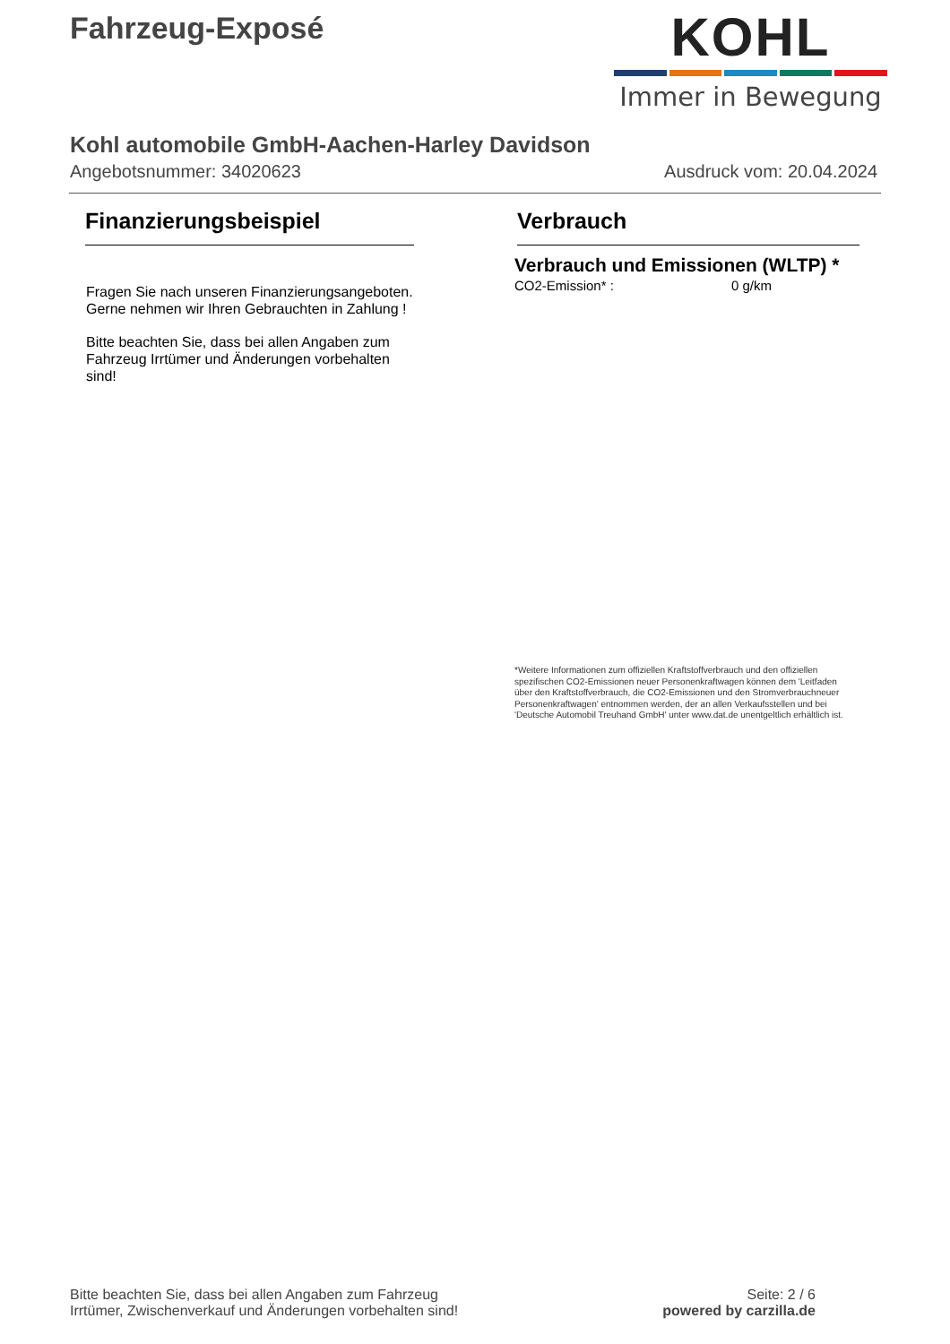Fahrzeug-Exposé
KOHL
Immer in Bewegung
Kohl automobile GmbH-Aachen-Harley Davidson
Angebotsnummer: 34020623 Ausdruck vom: 20.04.2024
Finanzierungsbeispiel
Fragen Sie nach unseren Finanzierungsangeboten.
Gerne nehmen wir Ihren Gebrauchten in Zahlung !
Bitte beachten Sie, dass bei allen Angaben zum Fahrzeug Irrtümer und Änderungen vorbehalten sind!
Verbrauch
Verbrauch und Emissionen (WLTP) *
CO2-Emission* : 0 g/km
*Weitere Informationen zum offiziellen Kraftstoffverbrauch und den offiziellen spezifischen CO2-Emissionen neuer Personenkraftwagen können dem 'Leitfaden über den Kraftstoffverbrauch, die CO2-Emissionen und den Stromverbrauchneuer Personenkraftwagen' entnommen werden, der an allen Verkaufsstellen und bei 'Deutsche Automobil Treuhand GmbH' unter www.dat.de unentgeltlich erhältlich ist.
Bitte beachten Sie, dass bei allen Angaben zum Fahrzeug
Irrtümer, Zwischenverkauf und Änderungen vorbehalten sind!
Seite: 2 / 6
powered by carzilla.de